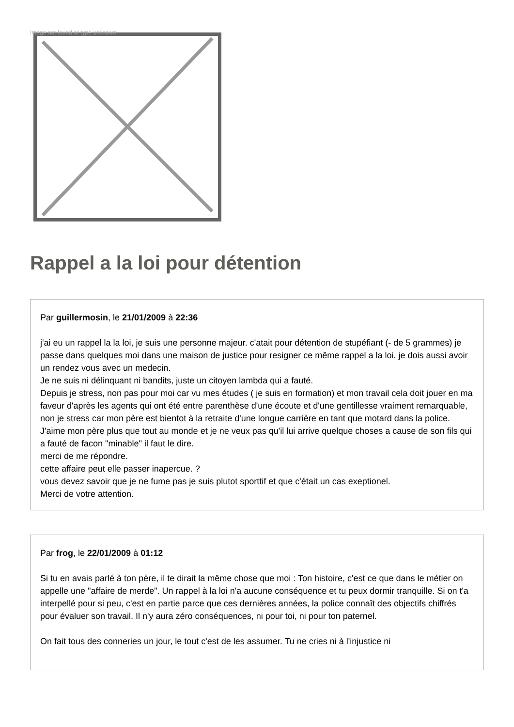Image not found or type unknown
Rappel a la loi pour détention
Par guillermosin, le 21/01/2009 à 22:36
j'ai eu un rappel la la loi, je suis une personne majeur. c'atait pour détention de stupéfiant (- de 5 grammes) je passe dans quelques moi dans une maison de justice pour resigner ce même rappel a la loi. je dois aussi avoir un rendez vous avec un medecin.
Je ne suis ni délinquant ni bandits, juste un citoyen lambda qui a fauté.
Depuis je stress, non pas pour moi car vu mes études ( je suis en formation) et mon travail cela doit jouer en ma faveur d'après les agents qui ont été entre parenthèse d'une écoute et d'une gentillesse vraiment remarquable, non je stress car mon père est bientot à la retraite d'une longue carrière en tant que motard dans la police. J'aime mon père plus que tout au monde et je ne veux pas qu'il lui arrive quelque choses a cause de son fils qui a fauté de facon "minable" il faut le dire.
merci de me répondre.
cette affaire peut elle passer inapercue. ?
vous devez savoir que je ne fume pas je suis plutot sporttif et que c'était un cas exeptionel.
Merci de votre attention.
Par frog, le 22/01/2009 à 01:12
Si tu en avais parlé à ton père, il te dirait la même chose que moi : Ton histoire, c'est ce que dans le métier on appelle une "affaire de merde". Un rappel à la loi n'a aucune conséquence et tu peux dormir tranquille. Si on t'a interpellé pour si peu, c'est en partie parce que ces dernières années, la police connaît des objectifs chiffrés pour évaluer son travail. Il n'y aura zéro conséquences, ni pour toi, ni pour ton paternel.
On fait tous des conneries un jour, le tout c'est de les assumer. Tu ne cries ni à l'injustice ni